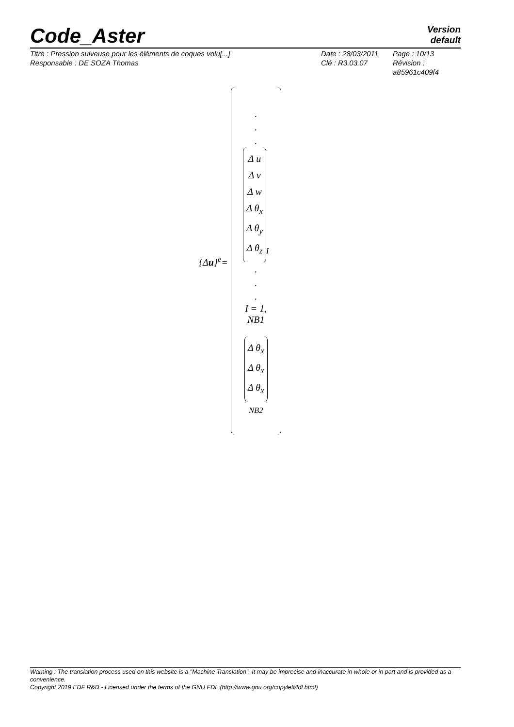Code_Aster
Version
default
Titre : Pression suiveuse pour les éléments de coques volu[...]
Responsable : DE SOZA Thomas
Date : 28/03/2011
Clé : R3.03.07
Page : 10/13
Révision :
a85961c409f4
{Δu}<sup>e</sup>=
.
.
.
Δ u
Δ v
Δ w
Δ θ<sub>x</sub>
Δ θ<sub>y</sub>
Δ θ<sub>z</sub><sub>I</sub>
.
.
.
I = 1, NB1
Δ θ<sub>x</sub>
Δ θ<sub>x</sub>
Δ θ<sub>x</sub><sub>NB2</sub>
Warning : The translation process used on this website is a "Machine Translation". It may be imprecise and inaccurate in whole or in part and is provided as a convenience.
Copyright 2019 EDF R&D - Licensed under the terms of the GNU FDL (http://www.gnu.org/copyleft/fdl.html)